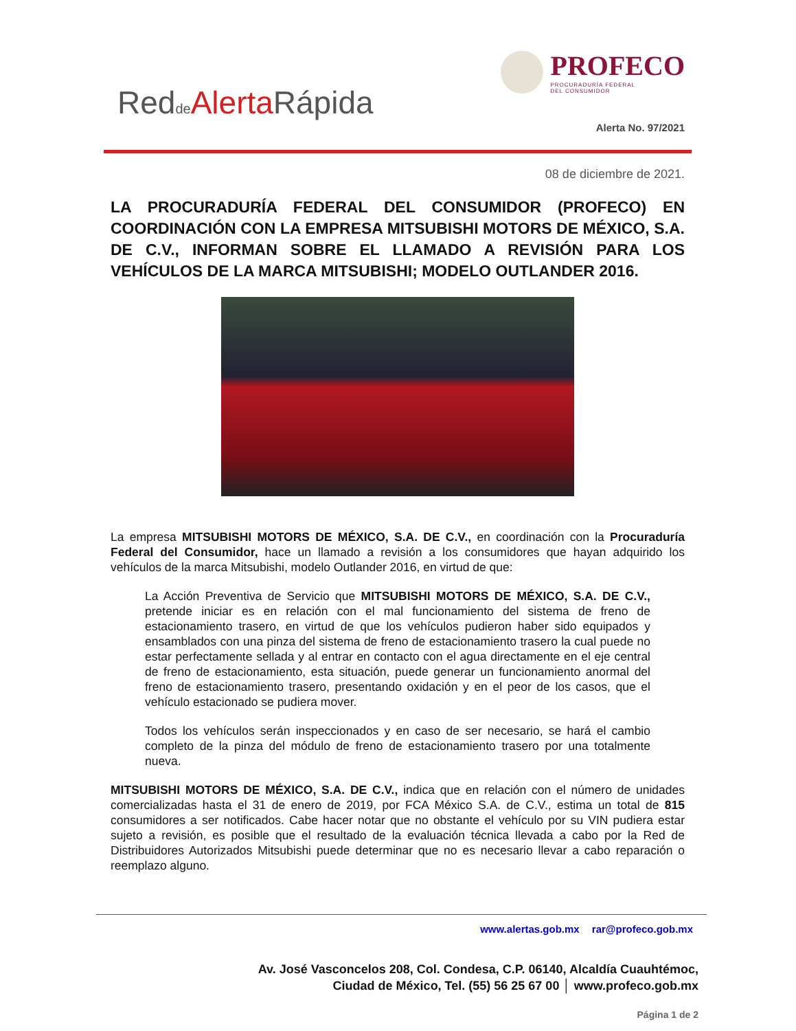Redde Alerta Rápida
PROFECO
PROCURADURÍA FEDERAL
DEL CONSUMIDOR
Alerta No. 97/2021
08 de diciembre de 2021.
LA PROCURADURÍA FEDERAL DEL CONSUMIDOR (PROFECO) EN COORDINACIÓN CON LA EMPRESA MITSUBISHI MOTORS DE MÉXICO, S.A. DE C.V., INFORMAN SOBRE EL LLAMADO A REVISIÓN PARA LOS VEHÍCULOS DE LA MARCA MITSUBISHI; MODELO OUTLANDER 2016.
La empresa MITSUBISHI MOTORS DE MÉXICO, S.A. DE C.V., en coordinación con la Procuraduría Federal del Consumidor, hace un llamado a revisión a los consumidores que hayan adquirido los vehículos de la marca Mitsubishi, modelo Outlander 2016, en virtud de que:
La Acción Preventiva de Servicio que MITSUBISHI MOTORS DE MÉXICO, S.A. DE C.V., pretende iniciar es en relación con el mal funcionamiento del sistema de freno de estacionamiento trasero, en virtud de que los vehículos pudieron haber sido equipados y ensamblados con una pinza del sistema de freno de estacionamiento trasero la cual puede no estar perfectamente sellada y al entrar en contacto con el agua directamente en el eje central de freno de estacionamiento, esta situación, puede generar un funcionamiento anormal del freno de estacionamiento trasero, presentando oxidación y en el peor de los casos, que el vehículo estacionado se pudiera mover.
Todos los vehículos serán inspeccionados y en caso de ser necesario, se hará el cambio completo de la pinza del módulo de freno de estacionamiento trasero por una totalmente nueva.
MITSUBISHI MOTORS DE MÉXICO, S.A. DE C.V., indica que en relación con el número de unidades comercializadas hasta el 31 de enero de 2019, por FCA México S.A. de C.V., estima un total de 815 consumidores a ser notificados. Cabe hacer notar que no obstante el vehículo por su VIN pudiera estar sujeto a revisión, es posible que el resultado de la evaluación técnica llevada a cabo por la Red de Distribuidores Autorizados Mitsubishi puede determinar que no es necesario llevar a cabo reparación o reemplazo alguno.
www.alertas.gob.mx rar@profeco.gob.mx
Av. José Vasconcelos 208, Col. Condesa, C.P. 06140, Alcaldía Cuauhtémoc,
Ciudad de México, Tel. (55) 56 25 67 00 │ www.profeco.gob.mx
Página 1 de 2